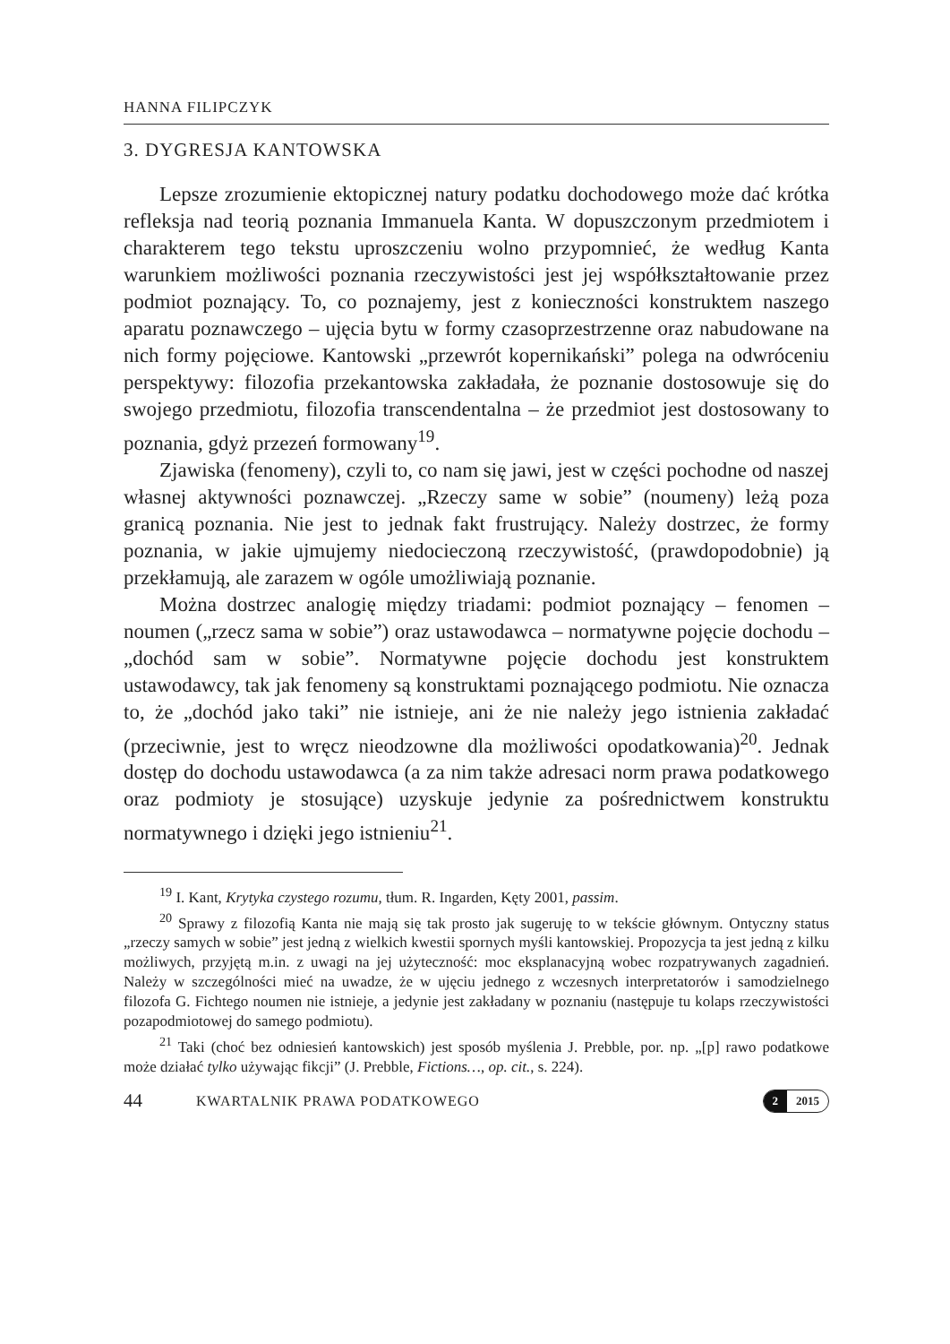HANNA FILIPCZYK
3. DYGRESJA KANTOWSKA
Lepsze zrozumienie ektopicznej natury podatku dochodowego może dać krótka refleksja nad teorią poznania Immanuela Kanta. W dopuszczonym przedmiotem i charakterem tego tekstu uproszczeniu wolno przypomnieć, że według Kanta warunkiem możliwości poznania rzeczywistości jest jej współkształtowanie przez podmiot poznający. To, co poznajemy, jest z konieczności konstruktem naszego aparatu poznawczego – ujęcia bytu w formy czasoprzestrzenne oraz nabudowane na nich formy pojęciowe. Kantowski „przewrót kopernikański” polega na odwróceniu perspektywy: filozofia przekantowska zakładała, że poznanie dostosowuje się do swojego przedmiotu, filozofia transcendentalna – że przedmiot jest dostosowany to poznania, gdyż przezeń formowany<sup>19</sup>.
Zjawiska (fenomeny), czyli to, co nam się jawi, jest w części pochodne od naszej własnej aktywności poznawczej. „Rzeczy same w sobie” (noumeny) leżą poza granicą poznania. Nie jest to jednak fakt frustrujący. Należy dostrzec, że formy poznania, w jakie ujmujemy niedocieczoną rzeczywistość, (prawdopodobnie) ją przekłamują, ale zarazem w ogóle umożliwiają poznanie.
Można dostrzec analogię między triadami: podmiot poznający – fenomen – noumen („rzecz sama w sobie”) oraz ustawodawca – normatywne pojęcie dochodu – „dochód sam w sobie”. Normatywne pojęcie dochodu jest konstruktem ustawodawcy, tak jak fenomeny są konstruktami poznającego podmiotu. Nie oznacza to, że „dochód jako taki” nie istnieje, ani że nie należy jego istnienia zakładać (przeciwnie, jest to wręcz nieodzowne dla możliwości opodatkowania)<sup>20</sup>. Jednak dostęp do dochodu ustawodawca (a za nim także adresaci norm prawa podatkowego oraz podmioty je stosujące) uzyskuje jedynie za pośrednictwem konstruktu normatywnego i dzięki jego istnieniu<sup>21</sup>.
<sup>19</sup> I. Kant, Krytyka czystego rozumu, tłum. R. Ingarden, Kęty 2001, passim.
<sup>20</sup> Sprawy z filozofią Kanta nie mają się tak prosto jak sugeruję to w tekście głównym. Ontyczny status „rzeczy samych w sobie” jest jedną z wielkich kwestii spornych myśli kantowskiej. Propozycja ta jest jedną z kilku możliwych, przyjętą m.in. z uwagi na jej użyteczność: moc eksplanacyjną wobec rozpatrywanych zagadnień. Należy w szczególności mieć na uwadze, że w ujęciu jednego z wczesnych interpretatorów i samodzielnego filozofa G. Fichtego noumen nie istnieje, a jedynie jest zakładany w poznaniu (następuje tu kolaps rzeczywistości pozapodmiotowej do samego podmiotu).
<sup>21</sup> Taki (choć bez odniesień kantowskich) jest sposób myślenia J. Prebble, por. np. „[p] rawo podatkowe może działać tylko używając fikcji” (J. Prebble, Fictions…, op. cit., s. 224).
44 KWARTALNIK PRAWA PODATKOWEGO
2 2015